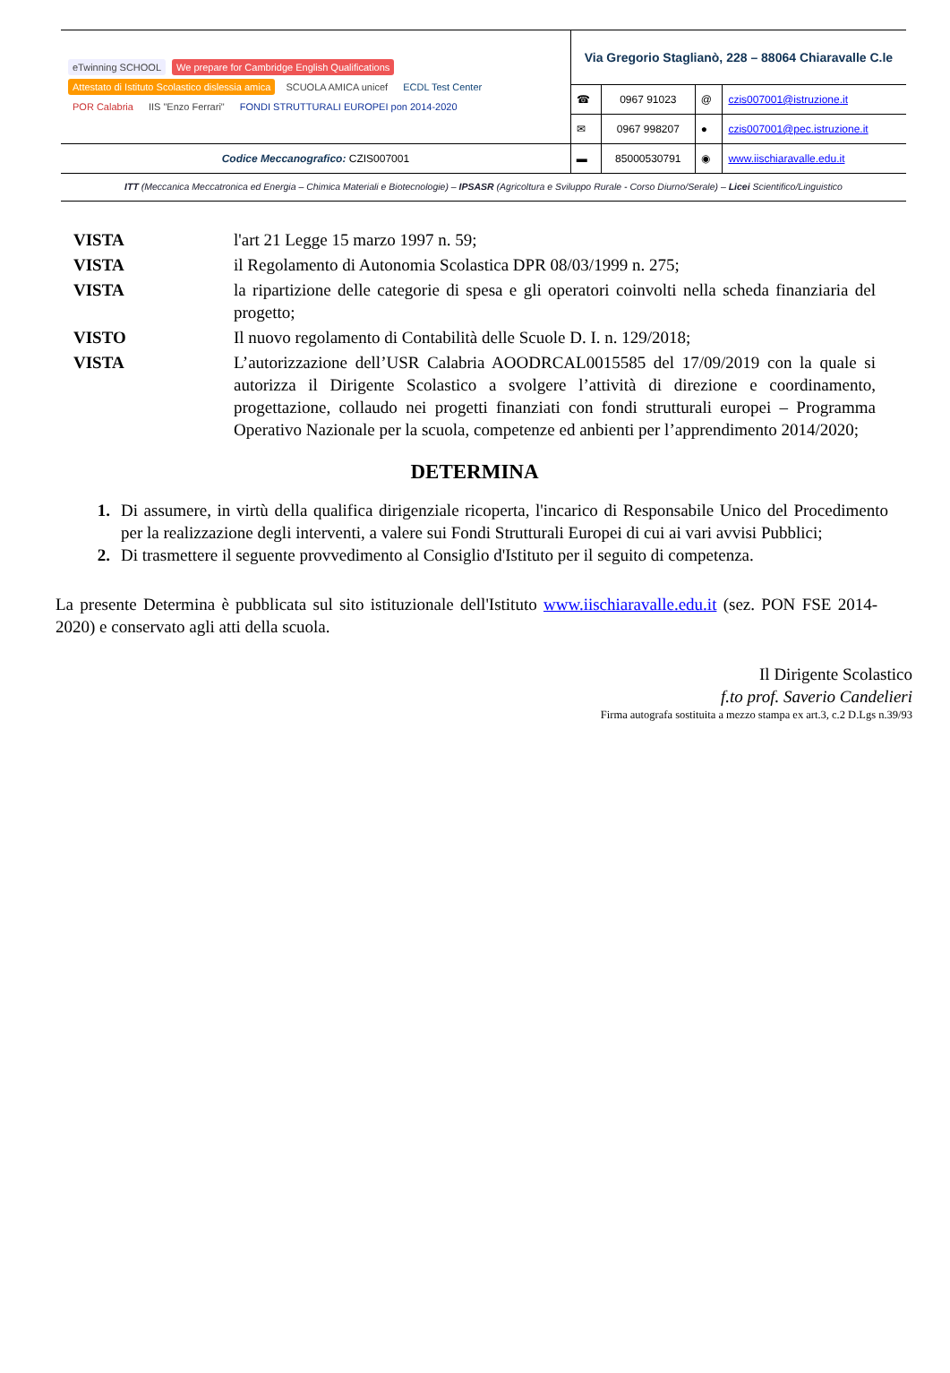| eTwinning SCHOOL We prepare for Cambridge English Qualifications Attestato di Istituto Scolastico dislessia amica SCUOLA AMICA unicef ECDL Test Center POR Calabria IIS "Enzo Ferrari" FONDI STRUTTURALI EUROPEI pon 2014-2020 | Via Gregorio Staglianò, 228 – 88064 Chiaravalle C.le | | | |
| | ☎ | 0967 91023 | @ | czis007001@istruzione.it |
| | ✉ | 0967 998207 | ● | czis007001@pec.istruzione.it |
| Codice Meccanografico: CZIS007001 | ▬ | 85000530791 | ◉ | www.iischiaravalle.edu.it |
ITT (Meccanica Meccatronica ed Energia – Chimica Materiali e Biotecnologie) – IPSASR (Agricoltura e Sviluppo Rurale - Corso Diurno/Serale) – Licei Scientifico/Linguistico
VISTA l'art 21 Legge 15 marzo 1997 n. 59;
VISTA il Regolamento di Autonomia Scolastica DPR 08/03/1999 n. 275;
VISTA la ripartizione delle categorie di spesa e gli operatori coinvolti nella scheda finanziaria del progetto;
VISTO Il nuovo regolamento di Contabilità delle Scuole D. I. n. 129/2018;
VISTA L’autorizzazione dell’USR Calabria AOODRCAL0015585 del 17/09/2019 con la quale si autorizza il Dirigente Scolastico a svolgere l’attività di direzione e coordinamento, progettazione, collaudo nei progetti finanziati con fondi strutturali europei – Programma Operativo Nazionale per la scuola, competenze ed anbienti per l’apprendimento 2014/2020;
DETERMINA
1. Di assumere, in virtù della qualifica dirigenziale ricoperta, l'incarico di Responsabile Unico del Procedimento per la realizzazione degli interventi, a valere sui Fondi Strutturali Europei di cui ai vari avvisi Pubblici;
2. Di trasmettere il seguente provvedimento al Consiglio d'Istituto per il seguito di competenza.
La presente Determina è pubblicata sul sito istituzionale dell'Istituto www.iischiaravalle.edu.it (sez. PON FSE 2014-2020) e conservato agli atti della scuola.
Il Dirigente Scolastico
f.to prof. Saverio Candelieri
Firma autografa sostituita a mezzo stampa ex art.3, c.2 D.Lgs n.39/93